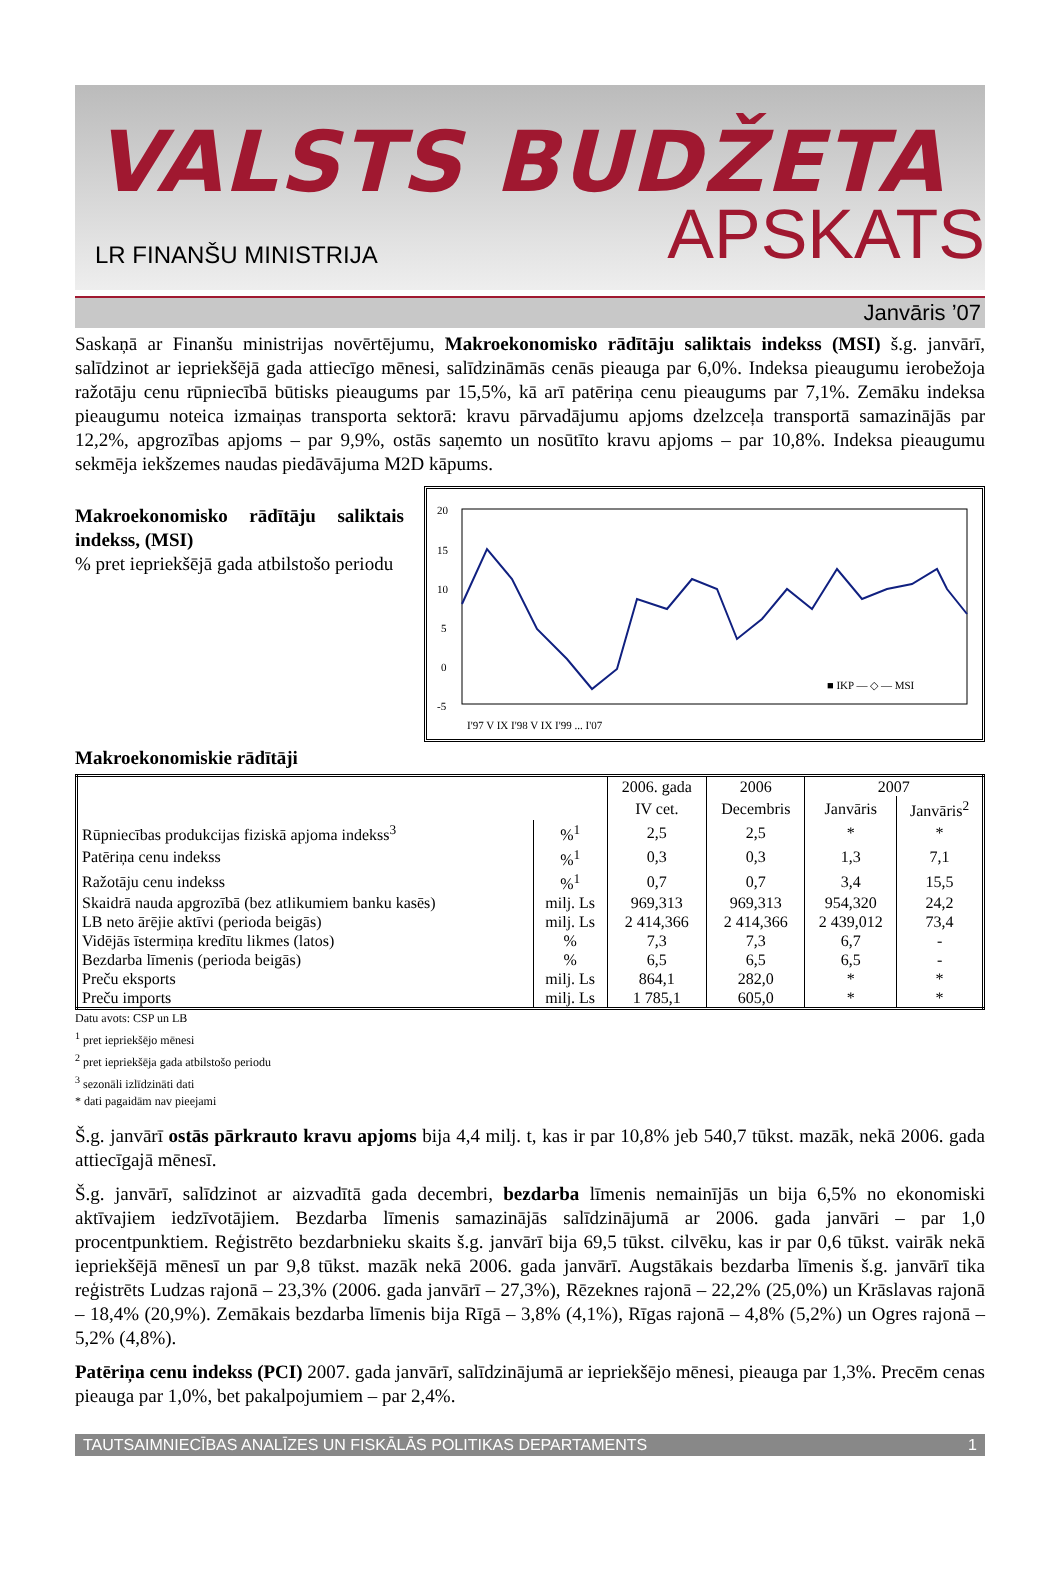VALSTS BUDŽETA
LR FINANŠU MINISTRIJA
APSKATS
Janvāris ’07
Saskaņā ar Finanšu ministrijas novērtējumu, Makroekonomisko rādītāju saliktais indekss (MSI) š.g. janvārī, salīdzinot ar iepriekšējā gada attiecīgo mēnesi, salīdzināmās cenās pieauga par 6,0%. Indeksa pieaugumu ierobežoja ražotāju cenu rūpniecībā būtisks pieaugums par 15,5%, kā arī patēriņa cenu pieaugums par 7,1%. Zemāku indeksa pieaugumu noteica izmaiņas transporta sektorā: kravu pārvadājumu apjoms dzelzceļa transportā samazinājās par 12,2%, apgrozības apjoms – par 9,9%, ostās saņemto un nosūtīto kravu apjoms – par 10,8%. Indeksa pieaugumu sekmēja iekšzemes naudas piedāvājuma M2D kāpums.
Makroekonomisko rādītāju saliktais indekss, (MSI)
% pret iepriekšējā gada atbilstošo periodu
20
15
10
5
0
-5
■ IKP — ◇ — MSI
I'97 V IX I'98 V IX I'99 ... I'07
Makroekonomiskie rādītāji
| | | 2006. gada | 2006 | 2007 | |
| --- | --- | --- | --- | --- | --- |
| | | IV cet. | Decembris | Janvāris | Janvāris<sup>2</sup> |
| Rūpniecības produkcijas fiziskā apjoma indekss<sup>3</sup> | %<sup>1</sup> | 2,5 | 2,5 | * | * |
| Patēriņa cenu indekss | %<sup>1</sup> | 0,3 | 0,3 | 1,3 | 7,1 |
| Ražotāju cenu indekss | %<sup>1</sup> | 0,7 | 0,7 | 3,4 | 15,5 |
| Skaidrā nauda apgrozībā (bez atlikumiem banku kasēs) | milj. Ls | 969,313 | 969,313 | 954,320 | 24,2 |
| LB neto ārējie aktīvi (perioda beigās) | milj. Ls | 2 414,366 | 2 414,366 | 2 439,012 | 73,4 |
| Vidējās īstermiņa kredītu likmes (latos) | % | 7,3 | 7,3 | 6,7 | - |
| Bezdarba līmenis (perioda beigās) | % | 6,5 | 6,5 | 6,5 | - |
| Preču eksports | milj. Ls | 864,1 | 282,0 | * | * |
| Preču imports | milj. Ls | 1 785,1 | 605,0 | * | * |
Datu avots: CSP un LB
<sup>1</sup> pret iepriekšējo mēnesi
<sup>2</sup> pret iepriekšēja gada atbilstošo periodu
<sup>3</sup> sezonāli izlīdzināti dati
* dati pagaidām nav pieejami
Š.g. janvārī ostās pārkrauto kravu apjoms bija 4,4 milj. t, kas ir par 10,8% jeb 540,7 tūkst. mazāk, nekā 2006. gada attiecīgajā mēnesī.
Š.g. janvārī, salīdzinot ar aizvadītā gada decembri, bezdarba līmenis nemainījās un bija 6,5% no ekonomiski aktīvajiem iedzīvotājiem. Bezdarba līmenis samazinājās salīdzinājumā ar 2006. gada janvāri – par 1,0 procentpunktiem. Reģistrēto bezdarbnieku skaits š.g. janvārī bija 69,5 tūkst. cilvēku, kas ir par 0,6 tūkst. vairāk nekā iepriekšējā mēnesī un par 9,8 tūkst. mazāk nekā 2006. gada janvārī. Augstākais bezdarba līmenis š.g. janvārī tika reģistrēts Ludzas rajonā – 23,3% (2006. gada janvārī – 27,3%), Rēzeknes rajonā – 22,2% (25,0%) un Krāslavas rajonā – 18,4% (20,9%). Zemākais bezdarba līmenis bija Rīgā – 3,8% (4,1%), Rīgas rajonā – 4,8% (5,2%) un Ogres rajonā – 5,2% (4,8%).
Patēriņa cenu indekss (PCI) 2007. gada janvārī, salīdzinājumā ar iepriekšējo mēnesi, pieauga par 1,3%. Precēm cenas pieauga par 1,0%, bet pakalpojumiem – par 2,4%.
TAUTSAIMNIECĪBAS ANALĪZES UN FISKĀLĀS POLITIKAS DEPARTAMENTS 1